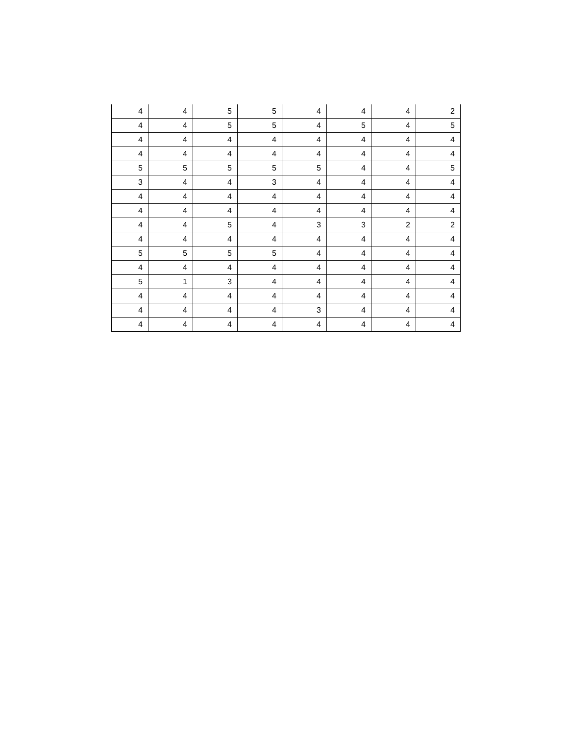| 4 | 4 | 5 | 5 | 4 | 4 | 4 | 2 |
| 4 | 4 | 5 | 5 | 4 | 5 | 4 | 5 |
| 4 | 4 | 4 | 4 | 4 | 4 | 4 | 4 |
| 4 | 4 | 4 | 4 | 4 | 4 | 4 | 4 |
| 5 | 5 | 5 | 5 | 5 | 4 | 4 | 5 |
| 3 | 4 | 4 | 3 | 4 | 4 | 4 | 4 |
| 4 | 4 | 4 | 4 | 4 | 4 | 4 | 4 |
| 4 | 4 | 4 | 4 | 4 | 4 | 4 | 4 |
| 4 | 4 | 5 | 4 | 3 | 3 | 2 | 2 |
| 4 | 4 | 4 | 4 | 4 | 4 | 4 | 4 |
| 5 | 5 | 5 | 5 | 4 | 4 | 4 | 4 |
| 4 | 4 | 4 | 4 | 4 | 4 | 4 | 4 |
| 5 | 1 | 3 | 4 | 4 | 4 | 4 | 4 |
| 4 | 4 | 4 | 4 | 4 | 4 | 4 | 4 |
| 4 | 4 | 4 | 4 | 3 | 4 | 4 | 4 |
| 4 | 4 | 4 | 4 | 4 | 4 | 4 | 4 |